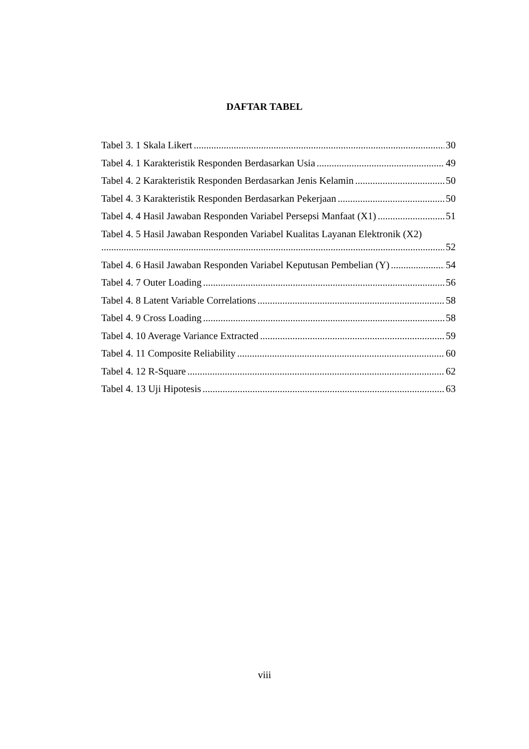DAFTAR TABEL
Tabel 3. 1 Skala Likert 30
Tabel 4. 1 Karakteristik Responden Berdasarkan Usia 49
Tabel 4. 2 Karakteristik Responden Berdasarkan Jenis Kelamin 50
Tabel 4. 3 Karakteristik Responden Berdasarkan Pekerjaan 50
Tabel 4. 4 Hasil Jawaban Responden Variabel Persepsi Manfaat (X1) 51
Tabel 4. 5 Hasil Jawaban Responden Variabel Kualitas Layanan Elektronik (X2)
52
Tabel 4. 6 Hasil Jawaban Responden Variabel Keputusan Pembelian (Y) 54
Tabel 4. 7 Outer Loading 56
Tabel 4. 8 Latent Variable Correlations 58
Tabel 4. 9 Cross Loading 58
Tabel 4. 10 Average Variance Extracted 59
Tabel 4. 11 Composite Reliability 60
Tabel 4. 12 R-Square 62
Tabel 4. 13 Uji Hipotesis 63
viii